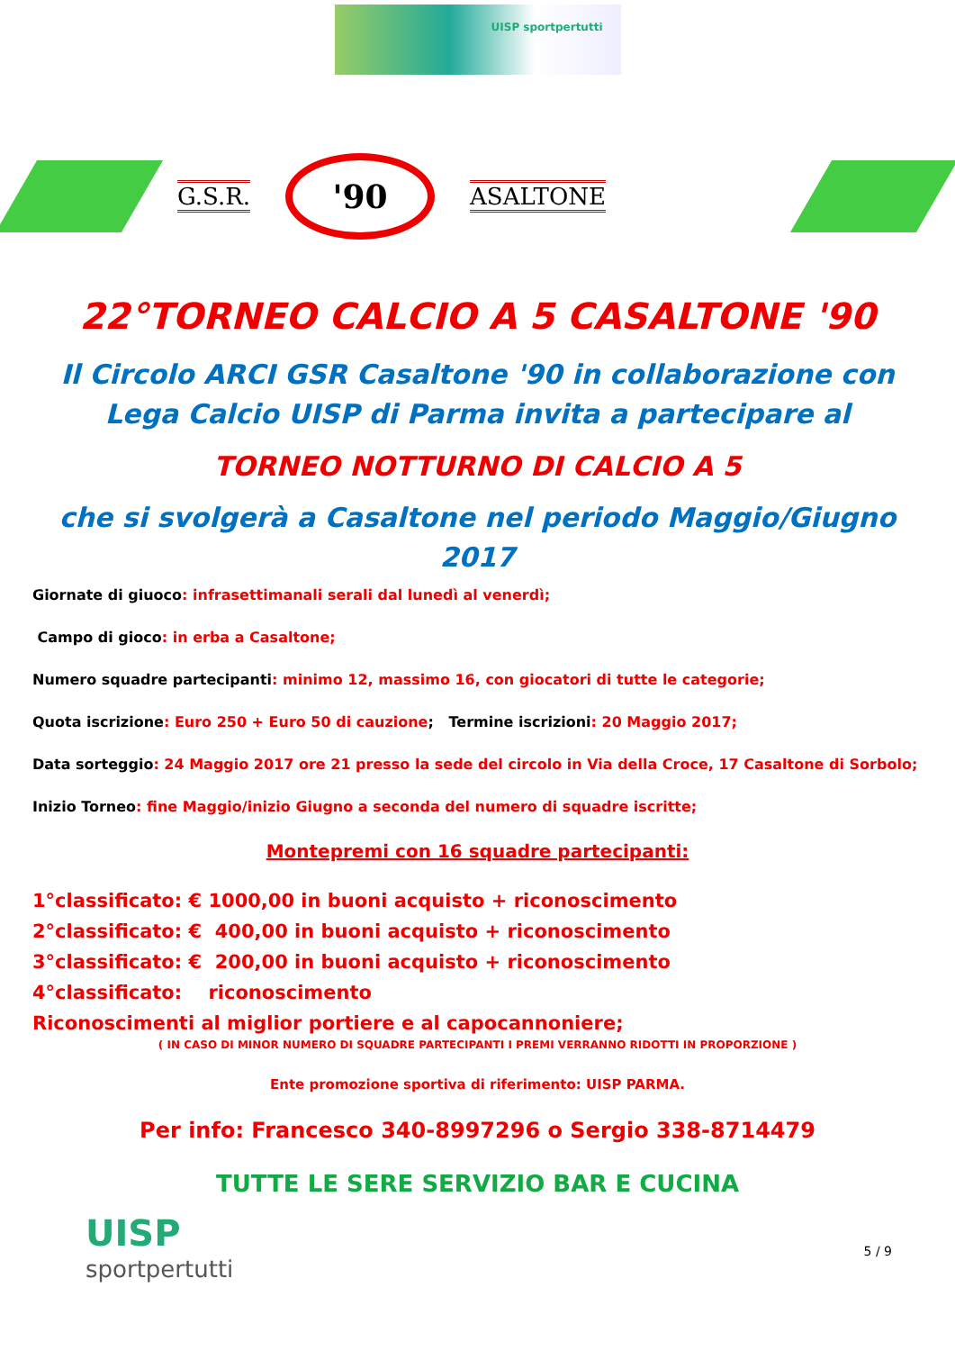UISP sportpertutti
G.S.R.
'90
ASALTONE
22°TORNEO CALCIO A 5 CASALTONE '90
Il Circolo ARCI GSR Casaltone '90 in collaborazione con Lega Calcio UISP di Parma invita a partecipare al
TORNEO NOTTURNO DI CALCIO A 5
che si svolgerà a Casaltone nel periodo Maggio/Giugno 2017
Giornate di giuoco: infrasettimanali serali dal lunedì al venerdì;
Campo di gioco: in erba a Casaltone;
Numero squadre partecipanti: minimo 12, massimo 16, con giocatori di tutte le categorie;
Quota iscrizione: Euro 250 + Euro 50 di cauzione; Termine iscrizioni: 20 Maggio 2017;
Data sorteggio: 24 Maggio 2017 ore 21 presso la sede del circolo in Via della Croce, 17 Casaltone di Sorbolo;
Inizio Torneo: fine Maggio/inizio Giugno a seconda del numero di squadre iscritte;
Montepremi con 16 squadre partecipanti:
1°classificato: € 1000,00 in buoni acquisto + riconoscimento
2°classificato: € 400,00 in buoni acquisto + riconoscimento
3°classificato: € 200,00 in buoni acquisto + riconoscimento
4°classificato: riconoscimento
Riconoscimenti al miglior portiere e al capocannoniere;
( IN CASO DI MINOR NUMERO DI SQUADRE PARTECIPANTI I PREMI VERRANNO RIDOTTI IN PROPORZIONE )
Ente promozione sportiva di riferimento: UISP PARMA.
Per info: Francesco 340-8997296 o Sergio 338-8714479
TUTTE LE SERE SERVIZIO BAR E CUCINA
UISP
sportpertutti
5 / 9